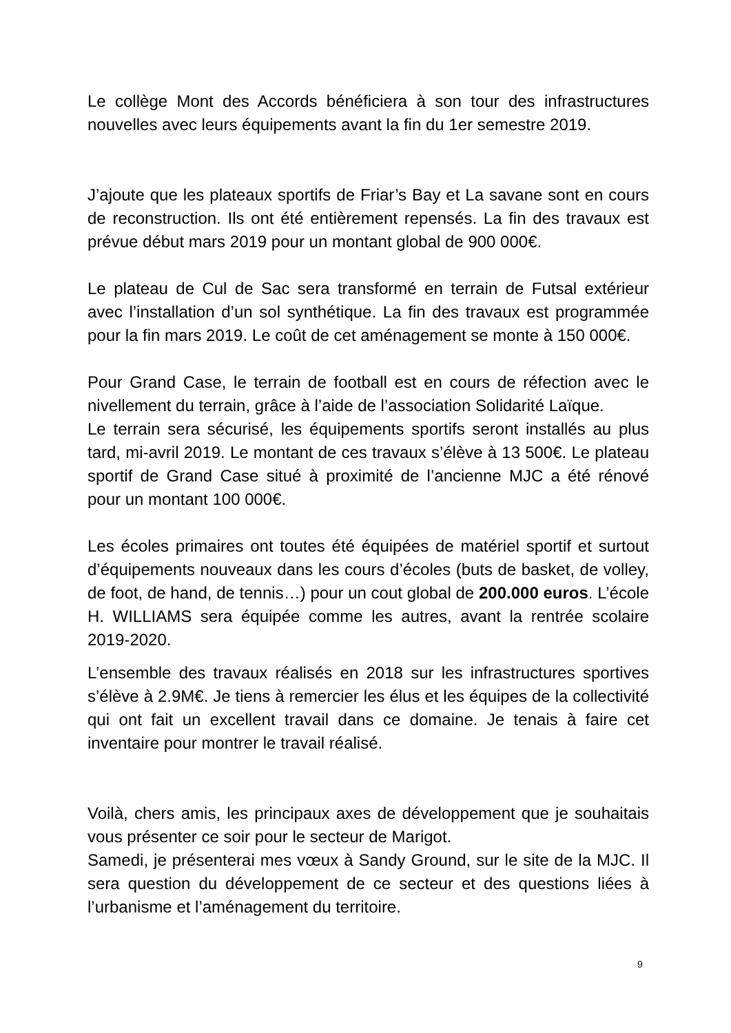Le collège Mont des Accords bénéficiera à son tour des infrastructures nouvelles avec leurs équipements avant la fin du 1er semestre 2019.
J’ajoute que les plateaux sportifs de Friar’s Bay et La savane sont en cours de reconstruction. Ils ont été entièrement repensés. La fin des travaux est prévue début mars 2019 pour un montant global de 900 000€.
Le plateau de Cul de Sac sera transformé en terrain de Futsal extérieur avec l’installation d’un sol synthétique. La fin des travaux est programmée pour la fin mars 2019. Le coût de cet aménagement se monte à 150 000€.
Pour Grand Case, le terrain de football est en cours de réfection avec le nivellement du terrain, grâce à l’aide de l’association Solidarité Laïque.
Le terrain sera sécurisé, les équipements sportifs seront installés au plus tard, mi-avril 2019. Le montant de ces travaux s’élève à 13 500€. Le plateau sportif de Grand Case situé à proximité de l’ancienne MJC a été rénové pour un montant 100 000€.
Les écoles primaires ont toutes été équipées de matériel sportif et surtout d’équipements nouveaux dans les cours d’écoles (buts de basket, de volley, de foot, de hand, de tennis…) pour un cout global de 200.000 euros. L’école H. WILLIAMS sera équipée comme les autres, avant la rentrée scolaire 2019-2020.
L’ensemble des travaux réalisés en 2018 sur les infrastructures sportives s’élève à 2.9M€. Je tiens à remercier les élus et les équipes de la collectivité qui ont fait un excellent travail dans ce domaine. Je tenais à faire cet inventaire pour montrer le travail réalisé.
Voilà, chers amis, les principaux axes de développement que je souhaitais vous présenter ce soir pour le secteur de Marigot.
Samedi, je présenterai mes vœux à Sandy Ground, sur le site de la MJC. Il sera question du développement de ce secteur et des questions liées à l’urbanisme et l’aménagement du territoire.
9